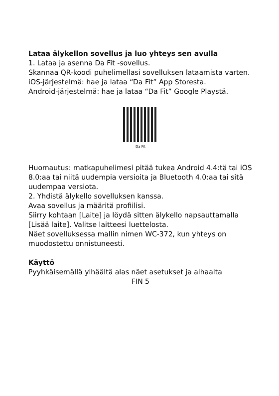Lataa älykellon sovellus ja luo yhteys sen avulla
1. Lataa ja asenna Da Fit -sovellus.
Skannaa QR-koodi puhelimellasi sovelluksen lataamista varten.
iOS-järjestelmä: hae ja lataa “Da Fit” App Storesta.
Android-järjestelmä: hae ja lataa “Da Fit” Google Playstä.
Da Fit
Huomautus: matkapuhelimesi pitää tukea Android 4.4:tä tai iOS 8.0:aa tai niitä uudempia versioita ja Bluetooth 4.0:aa tai sitä uudempaa versiota.
2. Yhdistä älykello sovelluksen kanssa.
Avaa sovellus ja määritä profiilisi.
Siirry kohtaan [Laite] ja löydä sitten älykello napsauttamalla [Lisää laite]. Valitse laitteesi luettelosta.
Näet sovelluksessa mallin nimen WC-372, kun yhteys on muodostettu onnistuneesti.
Käyttö
Pyyhkäisemällä ylhäältä alas näet asetukset ja alhaalta
FIN 5